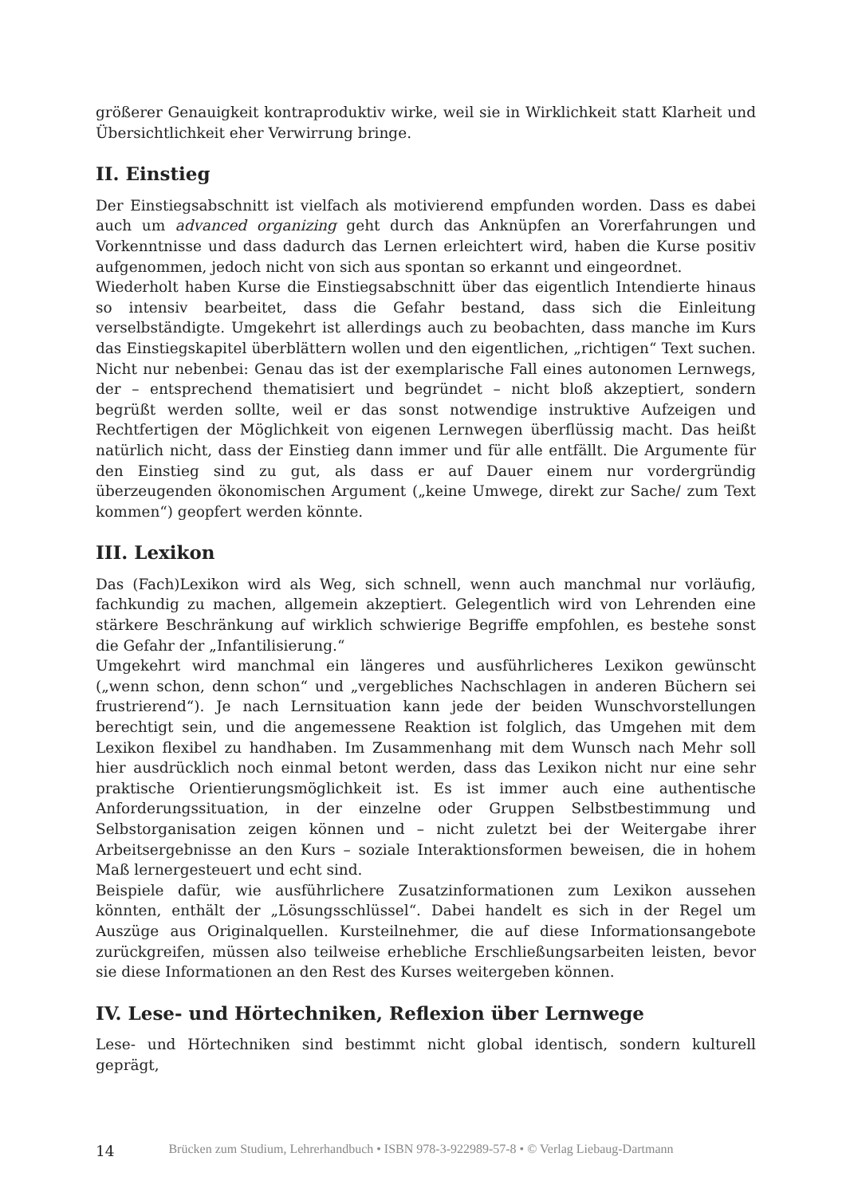größerer Genauigkeit kontraproduktiv wirke, weil sie in Wirklichkeit statt Klarheit und Übersichtlichkeit eher Verwirrung bringe.
II. Einstieg
Der Einstiegsabschnitt ist vielfach als motivierend empfunden worden. Dass es dabei auch um advanced organizing geht durch das Anknüpfen an Vorerfahrungen und Vorkenntnisse und dass dadurch das Lernen erleichtert wird, haben die Kurse positiv aufgenommen, jedoch nicht von sich aus spontan so erkannt und eingeordnet.
Wiederholt haben Kurse die Einstiegsabschnitt über das eigentlich Intendierte hinaus so intensiv bearbeitet, dass die Gefahr bestand, dass sich die Einleitung verselbständigte. Umgekehrt ist allerdings auch zu beobachten, dass manche im Kurs das Einstiegskapitel überblättern wollen und den eigentlichen, „richtigen“ Text suchen. Nicht nur nebenbei: Genau das ist der exemplarische Fall eines autonomen Lernwegs, der – entsprechend thematisiert und begründet – nicht bloß akzeptiert, sondern begrüßt werden sollte, weil er das sonst notwendige instruktive Aufzeigen und Rechtfertigen der Möglichkeit von eigenen Lernwegen überflüssig macht. Das heißt natürlich nicht, dass der Einstieg dann immer und für alle entfällt. Die Argumente für den Einstieg sind zu gut, als dass er auf Dauer einem nur vordergründig überzeugenden ökonomischen Argument („keine Umwege, direkt zur Sache/ zum Text kommen“) geopfert werden könnte.
III. Lexikon
Das (Fach)Lexikon wird als Weg, sich schnell, wenn auch manchmal nur vorläufig, fachkundig zu machen, allgemein akzeptiert. Gelegentlich wird von Lehrenden eine stärkere Beschränkung auf wirklich schwierige Begriffe empfohlen, es bestehe sonst die Gefahr der „Infantilisierung.“
Umgekehrt wird manchmal ein längeres und ausführlicheres Lexikon gewünscht („wenn schon, denn schon“ und „vergebliches Nachschlagen in anderen Büchern sei frustrierend“). Je nach Lernsituation kann jede der beiden Wunschvorstellungen berechtigt sein, und die angemessene Reaktion ist folglich, das Umgehen mit dem Lexikon flexibel zu handhaben. Im Zusammenhang mit dem Wunsch nach Mehr soll hier ausdrücklich noch einmal betont werden, dass das Lexikon nicht nur eine sehr praktische Orientierungsmöglichkeit ist. Es ist immer auch eine authentische Anforderungssituation, in der einzelne oder Gruppen Selbstbestimmung und Selbstorganisation zeigen können und – nicht zuletzt bei der Weitergabe ihrer Arbeitsergebnisse an den Kurs – soziale Interaktionsformen beweisen, die in hohem Maß lernergesteuert und echt sind.
Beispiele dafür, wie ausführlichere Zusatzinformationen zum Lexikon aussehen könnten, enthält der „Lösungsschlüssel“. Dabei handelt es sich in der Regel um Auszüge aus Originalquellen. Kursteilnehmer, die auf diese Informationsangebote zurückgreifen, müssen also teilweise erhebliche Erschließungsarbeiten leisten, bevor sie diese Informationen an den Rest des Kurses weitergeben können.
IV. Lese- und Hörtechniken, Reflexion über Lernwege
Lese- und Hörtechniken sind bestimmt nicht global identisch, sondern kulturell geprägt,
14
Brücken zum Studium, Lehrerhandbuch • ISBN 978-3-922989-57-8 • © Verlag Liebaug-Dartmann